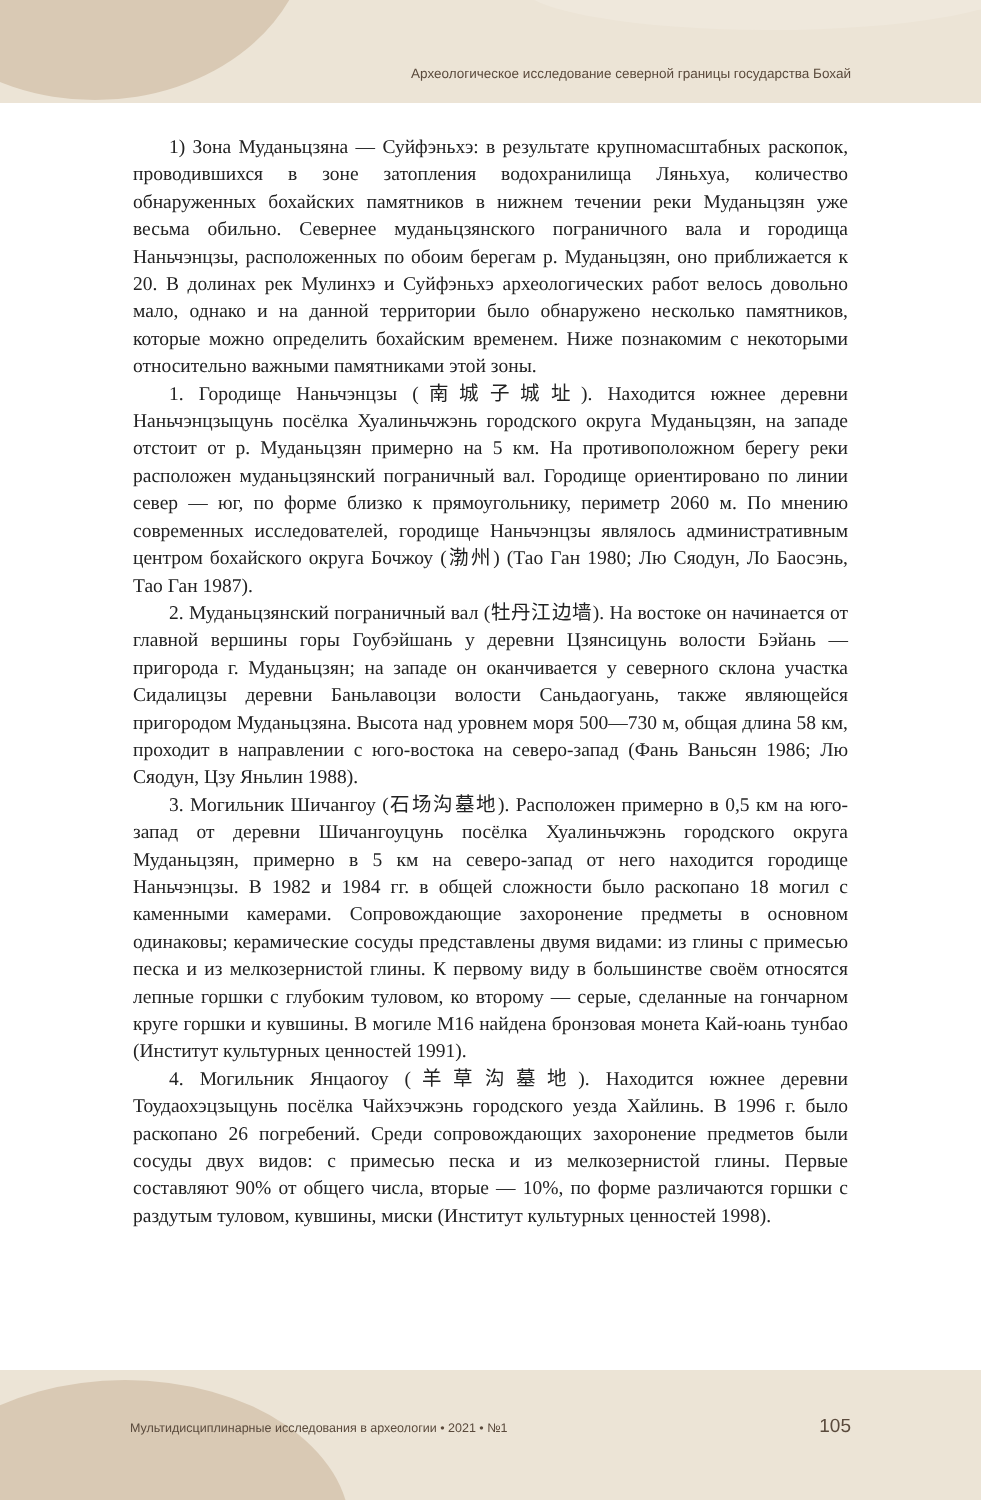Археологическое исследование северной границы государства Бохай
1) Зона Муданьцзяна — Суйфэньхэ: в результате крупномасштабных раскопок, проводившихся в зоне затопления водохранилища Ляньхуа, количество обнаруженных бохайских памятников в нижнем течении реки Муданьцзян уже весьма обильно. Севернее муданьцзянского пограничного вала и городища Наньчэнцзы, расположенных по обоим берегам р. Муданьцзян, оно приближается к 20. В долинах рек Мулинхэ и Суйфэньхэ археологических работ велось довольно мало, однако и на данной территории было обнаружено несколько памятников, которые можно определить бохайским временем. Ниже познакомим с некоторыми относительно важными памятниками этой зоны.
1. Городище Наньчэнцзы (南城子城址). Находится южнее деревни Наньчэнцзыцунь посёлка Хуалиньчжэнь городского округа Муданьцзян, на западе отстоит от р. Муданьцзян примерно на 5 км. На противоположном берегу реки расположен муданьцзянский пограничный вал. Городище ориентировано по линии север — юг, по форме близко к прямоугольнику, периметр 2060 м. По мнению современных исследователей, городище Наньчэнцзы являлось административным центром бохайского округа Бочжоу (渤州) (Тао Ган 1980; Лю Сяодун, Ло Баосэнь, Тао Ган 1987).
2. Муданьцзянский пограничный вал (牡丹江边墙). На востоке он начинается от главной вершины горы Гоубэйшань у деревни Цзянсицунь волости Бэйань — пригорода г. Муданьцзян; на западе он оканчивается у северного склона участка Сидалицзы деревни Баньлавоцзи волости Саньдаогуань, также являющейся пригородом Муданьцзяна. Высота над уровнем моря 500—730 м, общая длина 58 км, проходит в направлении с юго-востока на северо-запад (Фань Ваньсян 1986; Лю Сяодун, Цзу Яньлин 1988).
3. Могильник Шичангоу (石场沟墓地). Расположен примерно в 0,5 км на юго-запад от деревни Шичангоуцунь посёлка Хуалиньчжэнь городского округа Муданьцзян, примерно в 5 км на северо-запад от него находится городище Наньчэнцзы. В 1982 и 1984 гг. в общей сложности было раскопано 18 могил с каменными камерами. Сопровождающие захоронение предметы в основном одинаковы; керамические сосуды представлены двумя видами: из глины с примесью песка и из мелкозернистой глины. К первому виду в большинстве своём относятся лепные горшки с глубоким туловом, ко второму — серые, сделанные на гончарном круге горшки и кувшины. В могиле М16 найдена бронзовая монета Кай-юань тунбао (Институт культурных ценностей 1991).
4. Могильник Янцаогоу (羊草沟墓地). Находится южнее деревни Тоудаохэцзыцунь посёлка Чайхэчжэнь городского уезда Хайлинь. В 1996 г. было раскопано 26 погребений. Среди сопровождающих захоронение предметов были сосуды двух видов: с примесью песка и из мелкозернистой глины. Первые составляют 90% от общего числа, вторые — 10%, по форме различаются горшки с раздутым туловом, кувшины, миски (Институт культурных ценностей 1998).
Мультидисциплинарные исследования в археологии • 2021 • №1 105